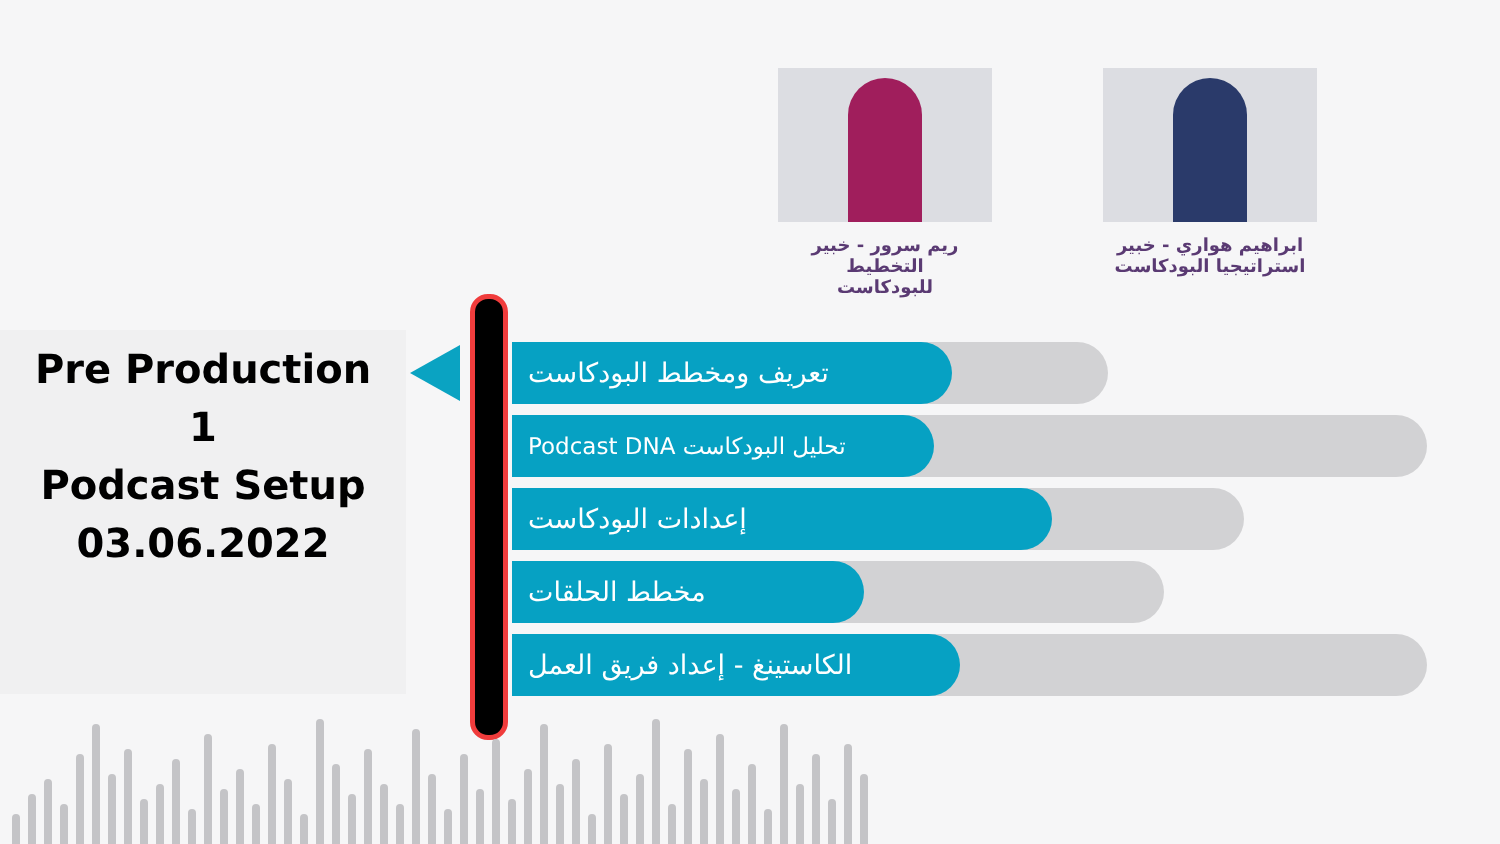ريم سرور - خبير التخطيط
للبودكاست
ابراهيم هواري - خبير
استراتيجيا البودكاست
Pre Production
1
Podcast Setup
03.06.2022
تعريف ومخطط البودكاست
تحليل البودكاست Podcast DNA
إعدادات البودكاست
مخطط الحلقات
الكاستينغ - إعداد فريق العمل